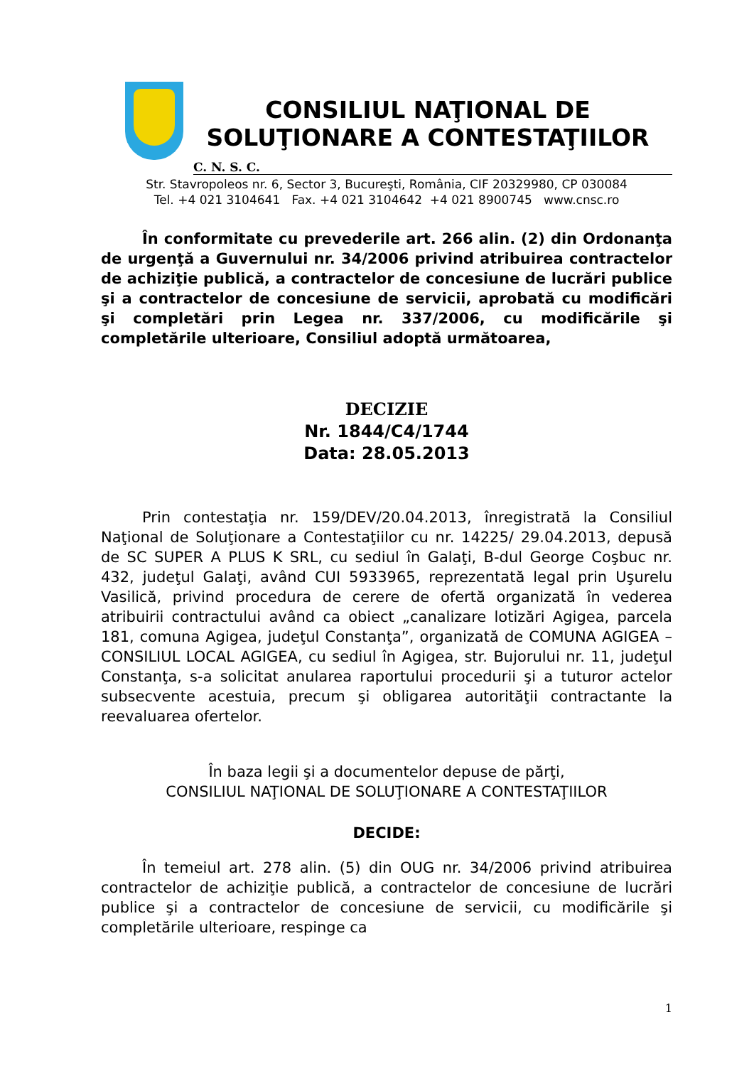CONSILIUL NAŢIONAL DE
SOLUŢIONARE A CONTESTAŢIILOR
C. N. S. C.
Str. Stavropoleos nr. 6, Sector 3, Bucureşti, România, CIF 20329980, CP 030084
Tel. +4 021 3104641 Fax. +4 021 3104642 +4 021 8900745 www.cnsc.ro
În conformitate cu prevederile art. 266 alin. (2) din Ordonanţa de urgenţă a Guvernului nr. 34/2006 privind atribuirea contractelor de achiziţie publică, a contractelor de concesiune de lucrări publice şi a contractelor de concesiune de servicii, aprobată cu modificări şi completări prin Legea nr. 337/2006, cu modificările şi completările ulterioare, Consiliul adoptă următoarea,
DECIZIE
Nr. 1844/C4/1744
Data: 28.05.2013
Prin contestaţia nr. 159/DEV/20.04.2013, înregistrată la Consiliul Naţional de Soluţionare a Contestaţiilor cu nr. 14225/ 29.04.2013, depusă de SC SUPER A PLUS K SRL, cu sediul în Galaţi, B-dul George Coşbuc nr. 432, judeţul Galaţi, având CUI 5933965, reprezentată legal prin Uşurelu Vasilică, privind procedura de cerere de ofertă organizată în vederea atribuirii contractului având ca obiect „canalizare lotizări Agigea, parcela 181, comuna Agigea, judeţul Constanţa”, organizată de COMUNA AGIGEA – CONSILIUL LOCAL AGIGEA, cu sediul în Agigea, str. Bujorului nr. 11, judeţul Constanţa, s-a solicitat anularea raportului procedurii şi a tuturor actelor subsecvente acestuia, precum şi obligarea autorităţii contractante la reevaluarea ofertelor.
În baza legii şi a documentelor depuse de părţi,
CONSILIUL NAŢIONAL DE SOLUŢIONARE A CONTESTAŢIILOR
DECIDE:
În temeiul art. 278 alin. (5) din OUG nr. 34/2006 privind atribuirea contractelor de achiziţie publică, a contractelor de concesiune de lucrări publice şi a contractelor de concesiune de servicii, cu modificările şi completările ulterioare, respinge ca
1